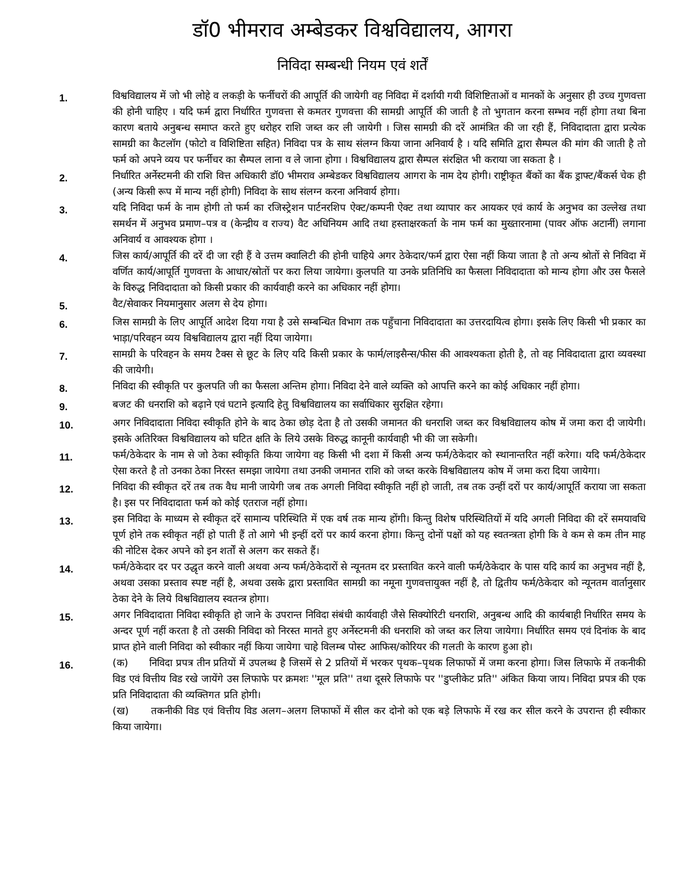डॉ0 भीमराव अम्बेडकर विश्वविद्यालय, आगरा
निविदा सम्बन्धी नियम एवं शर्तें
1.
विश्वविद्यालय में जो भी लोहे व लकड़ी के फर्नीचरों की आपूर्ति की जायेगी वह निविदा में दर्शायी गयी विशिष्टिताओं व मानकों के अनुसार ही उच्च गुणवत्ता की होनी चाहिए । यदि फर्म द्वारा निर्धारित गुणवत्ता से कमतर गुणवत्ता की सामग्री आपूर्ति की जाती है तो भुगतान करना सम्भव नहीं होगा तथा बिना कारण बताये अनुबन्ध समाप्त करते हुए धरोहर राशि जब्त कर ली जायेगी । जिस सामग्री की दरें आमंत्रित की जा रही हैं, निविदादाता द्वारा प्रत्येक सामग्री का कैटलॉग (फोटो व विशिष्टिता सहित) निविदा पत्र के साथ संलग्न किया जाना अनिवार्य है । यदि समिति द्वारा सैम्पल की मांग की जाती है तो फर्म को अपने व्यय पर फर्नीचर का सैम्पल लाना व ले जाना होगा । विश्वविद्यालय द्वारा सैम्पल संरक्षित भी कराया जा सकता है ।
2.
निर्धारित अर्नेस्टमनी की राशि वित्त अधिकारी डॉ0 भीमराव अम्बेडकर विश्वविद्यालय आगरा के नाम देय होगी। राष्ट्रीकृत बैंकों का बैंक ड्राफ्ट/बैंकर्स चेक ही (अन्य किसी रूप में मान्य नहीं होगी) निविदा के साथ संलग्न करना अनिवार्य होगा।
3.
यदि निविदा फर्म के नाम होगी तो फर्म का रजिस्ट्रेशन पार्टनरशिप ऐक्ट/कम्पनी ऐक्ट तथा व्यापार कर आयकर एवं कार्य के अनुभव का उल्लेख तथा समर्थन में अनुभव प्रमाण–पत्र व (केन्द्रीय व राज्य) वैट अधिनियम आदि तथा हस्ताक्षरकर्ता के नाम फर्म का मुख्तारनामा (पावर ऑफ अटार्नी) लगाना अनिवार्य व आवश्यक होगा ।
4.
जिस कार्य/आपूर्ति की दरें दी जा रही हैं वे उत्तम क्वालिटी की होनी चाहिये अगर ठेकेदार/फर्म द्वारा ऐसा नहीं किया जाता है तो अन्य श्रोतों से निविदा में वर्णित कार्य/आपूर्ति गुणवत्ता के आधार/स्रोतों पर करा लिया जायेगा। कुलपति या उनके प्रतिनिधि का फैसला निविदादाता को मान्य होगा और उस फैसले के विरुद्ध निविदादाता को किसी प्रकार की कार्यवाही करने का अधिकार नहीं होगा।
5.
वैट/सेवाकर नियमानुसार अलग से देय होगा।
6.
जिस सामग्री के लिए आपूर्ति आदेश दिया गया है उसे सम्बन्धित विभाग तक पहुँचाना निविदादाता का उत्तरदायित्व होगा। इसके लिए किसी भी प्रकार का भाड़ा/परिवहन व्यय विश्वविद्यालय द्वारा नहीं दिया जायेगा।
7.
सामग्री के परिवहन के समय टैक्स से छूट के लिए यदि किसी प्रकार के फार्म/लाइसैन्स/फीस की आवश्यकता होती है, तो वह निविदादाता द्वारा व्यवस्था की जायेगी।
8.
निविदा की स्वीकृति पर कुलपति जी का फैसला अन्तिम होगा। निविदा देने वाले व्यक्ति को आपत्ति करने का कोई अधिकार नहीं होगा।
9.
बजट की धनराशि को बढ़ाने एवं घटाने इत्यादि हेतु विश्वविद्यालय का सर्वाधिकार सुरक्षित रहेगा।
10.
अगर निविदादाता निविदा स्वीकृति होने के बाद ठेका छोड़ देता है तो उसकी जमानत की धनराशि जब्त कर विश्वविद्यालय कोष में जमा करा दी जायेगी। इसके अतिरिक्त विश्वविद्यालय को घटित क्षति के लिये उसके विरुद्ध कानूनी कार्यवाही भी की जा सकेगी।
11.
फर्म/ठेकेदार के नाम से जो ठेका स्वीकृति किया जायेगा वह किसी भी दशा में किसी अन्य फर्म/ठेकेदार को स्थानान्तरित नहीं करेगा। यदि फर्म/ठेकेदार ऐसा करते है तो उनका ठेका निरस्त समझा जायेगा तथा उनकी जमानत राशि को जब्त करके विश्वविद्यालय कोष में जमा करा दिया जायेगा।
12.
निविदा की स्वीकृत दरें तब तक वैध मानी जायेगी जब तक अगली निविदा स्वीकृति नहीं हो जाती, तब तक उन्हीं दरों पर कार्य/आपूर्ति कराया जा सकता है। इस पर निविदादाता फर्म को कोई एतराज नहीं होगा।
13.
इस निविदा के माध्यम से स्वीकृत दरें सामान्य परिस्थिति में एक वर्ष तक मान्य होंगी। किन्तु विशेष परिस्थितियों में यदि अगली निविदा की दरें समयावधि पूर्ण होने तक स्वीकृत नहीं हो पाती हैं तो आगे भी इन्हीं दरों पर कार्य करना होगा। किन्तु दोनों पक्षों को यह स्वतन्त्रता होगी कि वे कम से कम तीन माह की नोटिस देकर अपने को इन शर्तों से अलग कर सकते हैं।
14.
फर्म/ठेकेदार दर पर उद्धृत करने वाली अथवा अन्य फर्म/ठेकेदारों से न्यूनतम दर प्रस्तावित करने वाली फर्म/ठेकेदार के पास यदि कार्य का अनुभव नहीं है, अथवा उसका प्रस्ताव स्पष्ट नहीं है, अथवा उसके द्वारा प्रस्तावित सामग्री का नमूना गुणवत्तायुक्त नहीं है, तो द्वितीय फर्म/ठेकेदार को न्यूनतम वार्तानुसार ठेका देने के लिये विश्वविद्यालय स्वतन्त्र होगा।
15.
अगर निविदादाता निविदा स्वीकृति हो जाने के उपरान्त निविदा संबंधी कार्यवाही जैसे सिक्योरिटी धनराशि, अनुबन्ध आदि की कार्यबाही निर्धारित समय के अन्दर पूर्ण नहीं करता है तो उसकी निविदा को निरस्त मानते हुए अर्नेस्टमनी की धनराशि को जब्त कर लिया जायेगा। निर्धारित समय एवं दिनांक के बाद प्राप्त होने वाली निविदा को स्वीकार नहीं किया जायेगा चाहे विलम्ब पोस्ट आफिस/कोरियर की गलती के कारण हुआ हो।
16.
(क) निविदा प्रपत्र तीन प्रतियों में उपलब्ध है जिसमें से 2 प्रतियों में भरकर पृथक–पृथक लिफाफों में जमा करना होगा। जिस लिफाफे में तकनीकी विड एवं वित्तीय विड रखे जायेंगे उस लिफाफे पर क्रमशः ''मूल प्रति'' तथा दूसरे लिफाफे पर ''डुप्लीकेट प्रति'' अंकित किया जाय। निविदा प्रपत्र की एक प्रति निविदादाता की व्यक्तिगत प्रति होगी।
(ख) तकनीकी विड एवं वित्तीय विड अलग–अलग लिफाफों में सील कर दोनो को एक बड़े लिफाफे में रख कर सील करने के उपरान्त ही स्वीकार किया जायेगा।